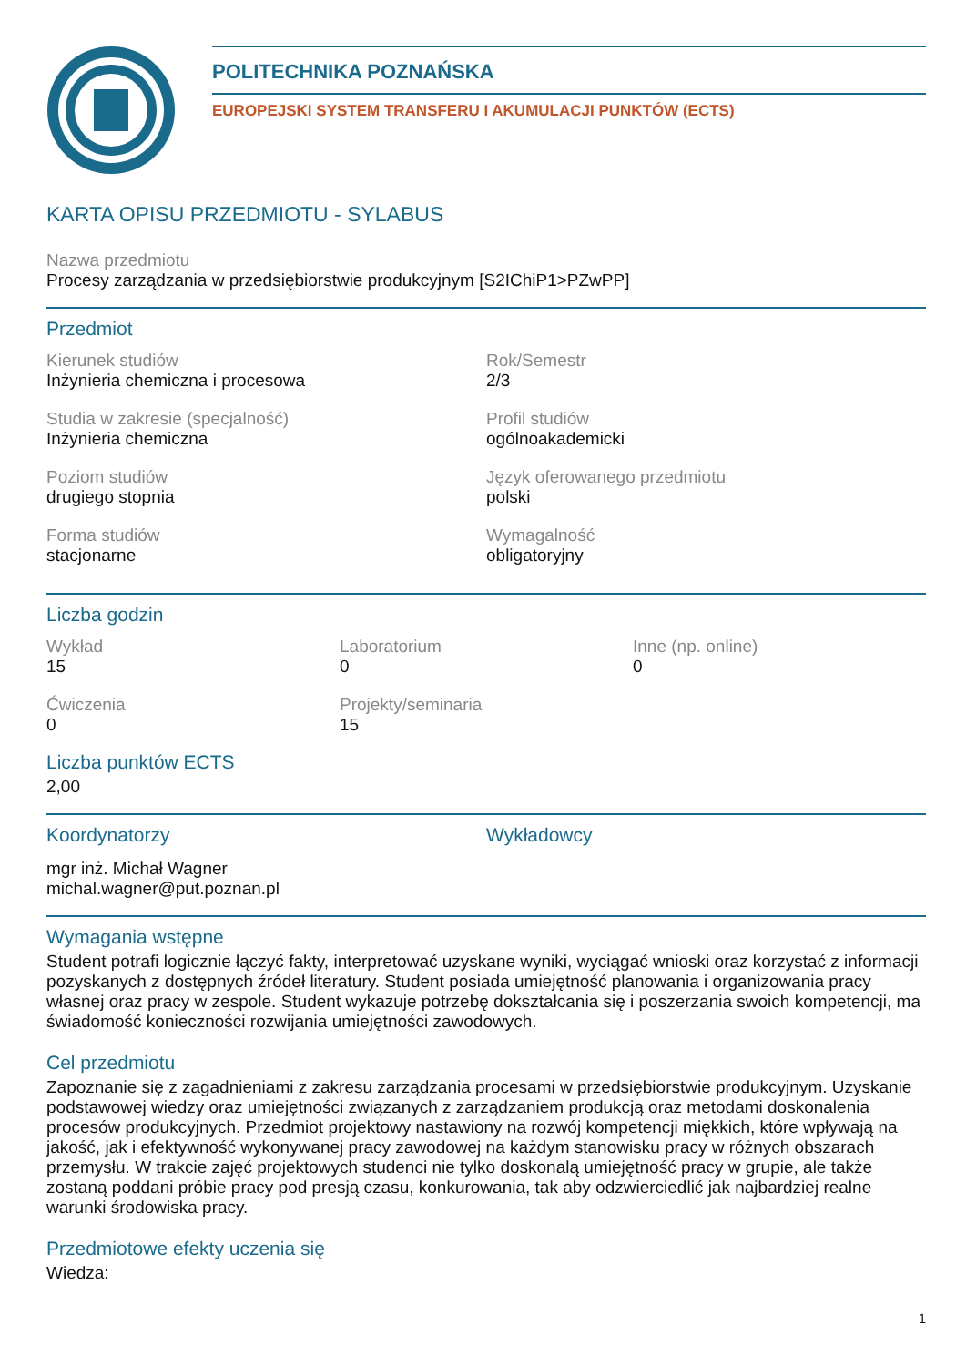POLITECHNIKA POZNAŃSKA
EUROPEJSKI SYSTEM TRANSFERU I AKUMULACJI PUNKTÓW (ECTS)
KARTA OPISU PRZEDMIOTU - SYLABUS
Nazwa przedmiotu
Procesy zarządzania w przedsiębiorstwie produkcyjnym [S2IChiP1>PZwPP]
Przedmiot
Kierunek studiów
Inżynieria chemiczna i procesowa
Rok/Semestr
2/3
Studia w zakresie (specjalność)
Inżynieria chemiczna
Profil studiów
ogólnoakademicki
Poziom studiów
drugiego stopnia
Język oferowanego przedmiotu
polski
Forma studiów
stacjonarne
Wymagalność
obligatoryjny
Liczba godzin
Wykład
15
Laboratorium
0
Inne (np. online)
0
Ćwiczenia
0
Projekty/seminaria
15
Liczba punktów ECTS
2,00
Koordynatorzy
mgr inż. Michał Wagner
michal.wagner@put.poznan.pl
Wykładowcy
Wymagania wstępne
Student potrafi logicznie łączyć fakty, interpretować uzyskane wyniki, wyciągać wnioski oraz korzystać z informacji pozyskanych z dostępnych źródeł literatury. Student posiada umiejętność planowania i organizowania pracy własnej oraz pracy w zespole. Student wykazuje potrzebę dokształcania się i poszerzania swoich kompetencji, ma świadomość konieczności rozwijania umiejętności zawodowych.
Cel przedmiotu
Zapoznanie się z zagadnieniami z zakresu zarządzania procesami w przedsiębiorstwie produkcyjnym. Uzyskanie podstawowej wiedzy oraz umiejętności związanych z zarządzaniem produkcją oraz metodami doskonalenia procesów produkcyjnych. Przedmiot projektowy nastawiony na rozwój kompetencji miękkich, które wpływają na jakość, jak i efektywność wykonywanej pracy zawodowej na każdym stanowisku pracy w różnych obszarach przemysłu. W trakcie zajęć projektowych studenci nie tylko doskonalą umiejętność pracy w grupie, ale także zostaną poddani próbie pracy pod presją czasu, konkurowania, tak aby odzwierciedlić jak najbardziej realne warunki środowiska pracy.
Przedmiotowe efekty uczenia się
Wiedza:
1